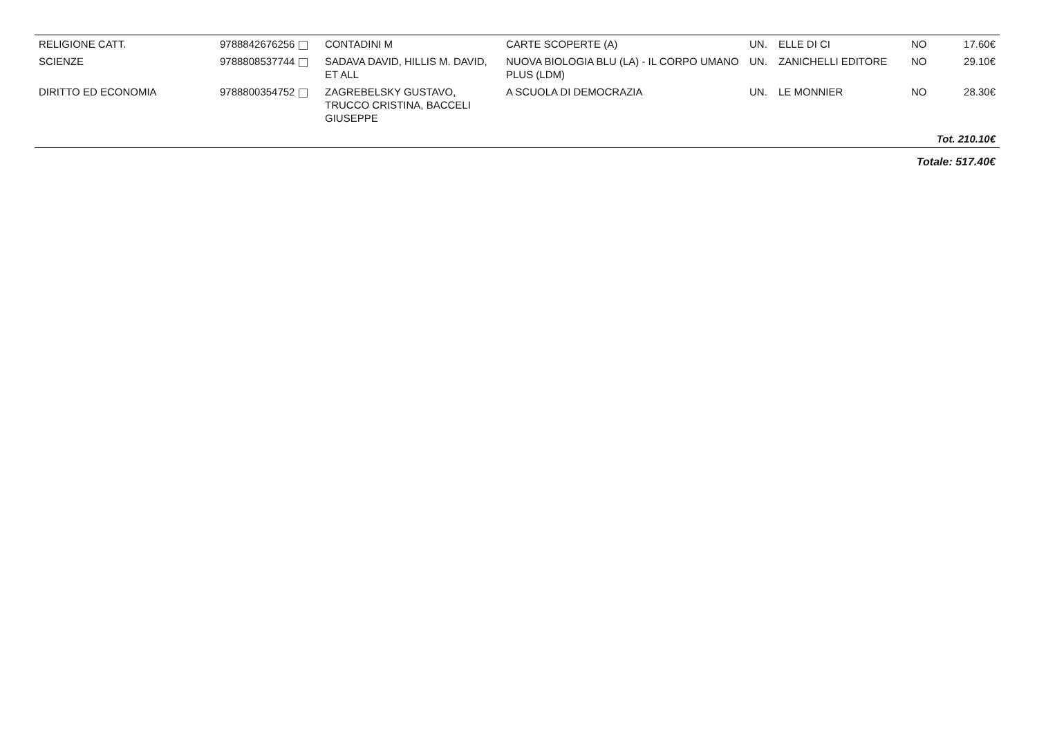| RELIGIONE CATT. | 9788842676256 | CONTADINI M | CARTE SCOPERTE (A) | UN. | ELLE DI CI | NO | 17.60€ |
| SCIENZE | 9788808537744 | SADAVA DAVID, HILLIS M. DAVID, ET ALL | NUOVA BIOLOGIA BLU (LA) - IL CORPO UMANO PLUS (LDM) | UN. | ZANICHELLI EDITORE | NO | 29.10€ |
| DIRITTO ED ECONOMIA | 9788800354752 | ZAGREBELSKY GUSTAVO, TRUCCO CRISTINA, BACCELI GIUSEPPE | A SCUOLA DI DEMOCRAZIA | UN. | LE MONNIER | NO | 28.30€ |
| Tot. 210.10€ | | | | | | | |
| Totale: 517.40€ | | | | | | | |